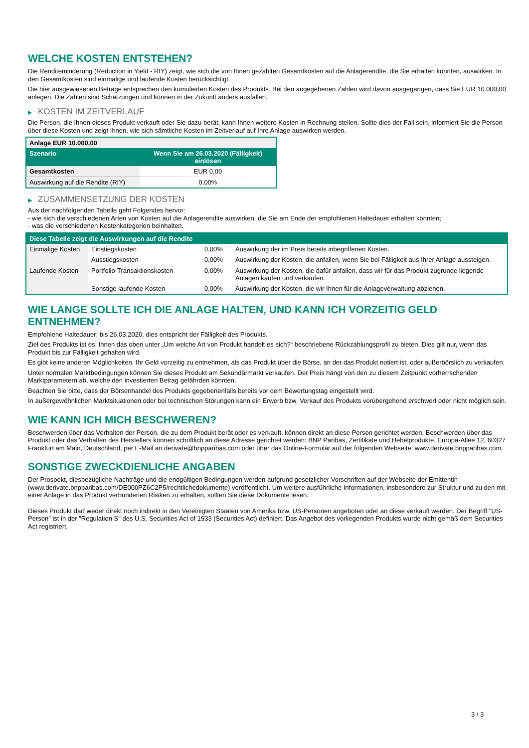WELCHE KOSTEN ENTSTEHEN?
Die Renditeminderung (Reduction in Yield - RIY) zeigt, wie sich die von Ihnen gezahlten Gesamtkosten auf die Anlagerendite, die Sie erhalten könnten, auswirken. In den Gesamtkosten sind einmalige und laufende Kosten berücksichtigt.
Die hier ausgewiesenen Beträge entsprechen den kumulierten Kosten des Produkts. Bei den angegebenen Zahlen wird davon ausgegangen, dass Sie EUR 10.000,00 anlegen. Die Zahlen sind Schätzungen und können in der Zukunft anders ausfallen.
▶ KOSTEN IM ZEITVERLAUF
Die Person, die Ihnen dieses Produkt verkauft oder Sie dazu berät, kann Ihnen weitere Kosten in Rechnung stellen. Sollte dies der Fall sein, informiert Sie die Person über diese Kosten und zeigt Ihnen, wie sich sämtliche Kosten im Zeitverlauf auf Ihre Anlage auswirken werden.
| Anlage EUR 10.000,00 | |
| --- | --- |
| Szenario | Wenn Sie am 26.03.2020 (Fälligkeit) einlösen |
| Gesamtkosten | EUR 0,00 |
| Auswirkung auf die Rendite (RIY) | 0,00% |
▶ ZUSAMMENSETZUNG DER KOSTEN
Aus der nachfolgenden Tabelle geht Folgendes hervor:
- wie sich die verschiedenen Arten von Kosten auf die Anlagerendite auswirken, die Sie am Ende der empfohlenen Haltedauer erhalten könnten;
- was die verschiedenen Kostenkategorien beinhalten.
| Diese Tabelle zeigt die Auswirkungen auf die Rendite | | | |
| --- | --- | --- | --- |
| Einmalige Kosten | Einstiegskosten | 0,00% | Auswirkung der im Preis bereits inbegriffenen Kosten. |
| | Ausstiegskosten | 0,00% | Auswirkung der Kosten, die anfallen, wenn Sie bei Fälligkeit aus Ihrer Anlage aussteigen. |
| Laufende Kosten | Portfolio-Transaktionskosten | 0,00% | Auswirkung der Kosten, die dafür anfallen, dass wir für das Produkt zugrunde liegende Anlagen kaufen und verkaufen. |
| | Sonstige laufende Kosten | 0,00% | Auswirkung der Kosten, die wir Ihnen für die Anlageverwaltung abziehen. |
WIE LANGE SOLLTE ICH DIE ANLAGE HALTEN, UND KANN ICH VORZEITIG GELD ENTNEHMEN?
Empfohlene Haltedauer: bis 26.03.2020, dies entspricht der Fälligkeit des Produkts.
Ziel des Produkts ist es, Ihnen das oben unter „Um welche Art von Produkt handelt es sich?“ beschriebene Rückzahlungsprofil zu bieten. Dies gilt nur, wenn das Produkt bis zur Fälligkeit gehalten wird.
Es gibt keine anderen Möglichkeiten, Ihr Geld vorzeitig zu entnehmen, als das Produkt über die Börse, an der das Produkt notiert ist, oder außerbörslich zu verkaufen.
Unter normalen Marktbedingungen können Sie dieses Produkt am Sekundärmarkt verkaufen. Der Preis hängt von den zu diesem Zeitpunkt vorherrschenden Marktparametern ab, welche den investierten Betrag gefährden könnten.
Beachten Sie bitte, dass der Börsenhandel des Produkts gegebenenfalls bereits vor dem Bewertungstag eingestellt wird.
In außergewöhnlichen Marktsituationen oder bei technischen Störungen kann ein Erwerb bzw. Verkauf des Produkts vorübergehend erschwert oder nicht möglich sein.
WIE KANN ICH MICH BESCHWEREN?
Beschwerden über das Verhalten der Person, die zu dem Produkt berät oder es verkauft, können direkt an diese Person gerichtet werden. Beschwerden über das Produkt oder das Verhalten des Herstellers können schriftlich an diese Adresse gerichtet werden: BNP Paribas, Zertifikate und Hebelprodukte, Europa-Allee 12, 60327 Frankfurt am Main, Deutschland, per E-Mail an derivate@bnpparibas.com oder über das Online-Formular auf der folgenden Webseite: www.derivate.bnpparibas.com.
SONSTIGE ZWECKDIENLICHE ANGABEN
Der Prospekt, diesbezügliche Nachträge und die endgültigen Bedingungen werden aufgrund gesetzlicher Vorschriften auf der Webseite der Emittentin (www.derivate.bnpparibas.com/DE000PZ6C2P5/rechtlichedokumente) veröffentlicht. Um weitere ausführliche Informationen, insbesondere zur Struktur und zu den mit einer Anlage in das Produkt verbundenen Risiken zu erhalten, sollten Sie diese Dokumente lesen.
Dieses Produkt darf weder direkt noch indirekt in den Vereinigten Staaten von Amerika bzw. US-Personen angeboten oder an diese verkauft werden. Der Begriff "US-Person" ist in der "Regulation S" des U.S. Securities Act of 1933 (Securities Act) definiert. Das Angebot des vorliegenden Produkts wurde nicht gemäß dem Securities Act registriert.
3 / 3